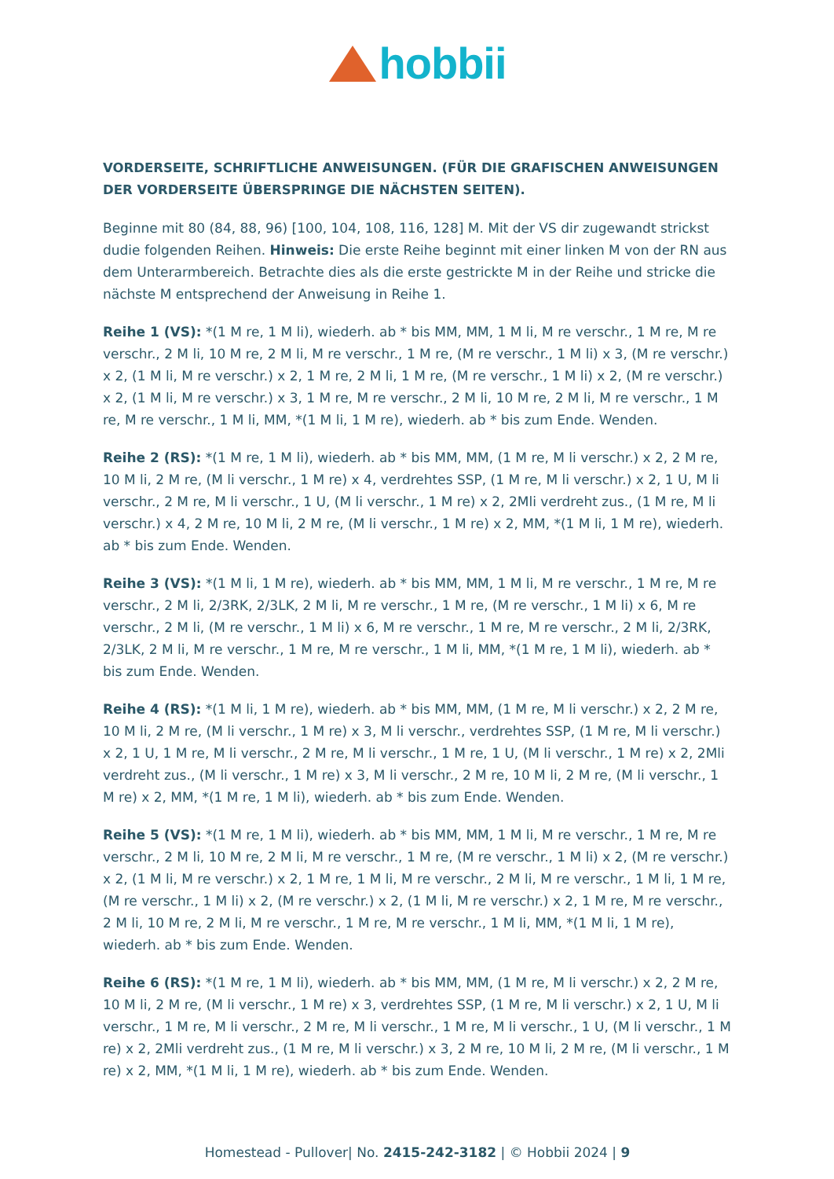hobbii
VORDERSEITE, SCHRIFTLICHE ANWEISUNGEN. (FÜR DIE GRAFISCHEN ANWEISUNGEN DER VORDERSEITE ÜBERSPRINGE DIE NÄCHSTEN SEITEN).
Beginne mit 80 (84, 88, 96) [100, 104, 108, 116, 128] M. Mit der VS dir zugewandt strickst dudie folgenden Reihen. Hinweis: Die erste Reihe beginnt mit einer linken M von der RN aus dem Unterarmbereich. Betrachte dies als die erste gestrickte M in der Reihe und stricke die nächste M entsprechend der Anweisung in Reihe 1.
Reihe 1 (VS): *(1 M re, 1 M li), wiederh. ab * bis MM, MM, 1 M li, M re verschr., 1 M re, M re verschr., 2 M li, 10 M re, 2 M li, M re verschr., 1 M re, (M re verschr., 1 M li) x 3, (M re verschr.) x 2, (1 M li, M re verschr.) x 2, 1 M re, 2 M li, 1 M re, (M re verschr., 1 M li) x 2, (M re verschr.) x 2, (1 M li, M re verschr.) x 3, 1 M re, M re verschr., 2 M li, 10 M re, 2 M li, M re verschr., 1 M re, M re verschr., 1 M li, MM, *(1 M li, 1 M re), wiederh. ab * bis zum Ende. Wenden.
Reihe 2 (RS): *(1 M re, 1 M li), wiederh. ab * bis MM, MM, (1 M re, M li verschr.) x 2, 2 M re, 10 M li, 2 M re, (M li verschr., 1 M re) x 4, verdrehtes SSP, (1 M re, M li verschr.) x 2, 1 U, M li verschr., 2 M re, M li verschr., 1 U, (M li verschr., 1 M re) x 2, 2Mli verdreht zus., (1 M re, M li verschr.) x 4, 2 M re, 10 M li, 2 M re, (M li verschr., 1 M re) x 2, MM, *(1 M li, 1 M re), wiederh. ab * bis zum Ende. Wenden.
Reihe 3 (VS): *(1 M li, 1 M re), wiederh. ab * bis MM, MM, 1 M li, M re verschr., 1 M re, M re verschr., 2 M li, 2/3RK, 2/3LK, 2 M li, M re verschr., 1 M re, (M re verschr., 1 M li) x 6, M re verschr., 2 M li, (M re verschr., 1 M li) x 6, M re verschr., 1 M re, M re verschr., 2 M li, 2/3RK, 2/3LK, 2 M li, M re verschr., 1 M re, M re verschr., 1 M li, MM, *(1 M re, 1 M li), wiederh. ab * bis zum Ende. Wenden.
Reihe 4 (RS): *(1 M li, 1 M re), wiederh. ab * bis MM, MM, (1 M re, M li verschr.) x 2, 2 M re, 10 M li, 2 M re, (M li verschr., 1 M re) x 3, M li verschr., verdrehtes SSP, (1 M re, M li verschr.) x 2, 1 U, 1 M re, M li verschr., 2 M re, M li verschr., 1 M re, 1 U, (M li verschr., 1 M re) x 2, 2Mli verdreht zus., (M li verschr., 1 M re) x 3, M li verschr., 2 M re, 10 M li, 2 M re, (M li verschr., 1 M re) x 2, MM, *(1 M re, 1 M li), wiederh. ab * bis zum Ende. Wenden.
Reihe 5 (VS): *(1 M re, 1 M li), wiederh. ab * bis MM, MM, 1 M li, M re verschr., 1 M re, M re verschr., 2 M li, 10 M re, 2 M li, M re verschr., 1 M re, (M re verschr., 1 M li) x 2, (M re verschr.) x 2, (1 M li, M re verschr.) x 2, 1 M re, 1 M li, M re verschr., 2 M li, M re verschr., 1 M li, 1 M re, (M re verschr., 1 M li) x 2, (M re verschr.) x 2, (1 M li, M re verschr.) x 2, 1 M re, M re verschr., 2 M li, 10 M re, 2 M li, M re verschr., 1 M re, M re verschr., 1 M li, MM, *(1 M li, 1 M re), wiederh. ab * bis zum Ende. Wenden.
Reihe 6 (RS): *(1 M re, 1 M li), wiederh. ab * bis MM, MM, (1 M re, M li verschr.) x 2, 2 M re, 10 M li, 2 M re, (M li verschr., 1 M re) x 3, verdrehtes SSP, (1 M re, M li verschr.) x 2, 1 U, M li verschr., 1 M re, M li verschr., 2 M re, M li verschr., 1 M re, M li verschr., 1 U, (M li verschr., 1 M re) x 2, 2Mli verdreht zus., (1 M re, M li verschr.) x 3, 2 M re, 10 M li, 2 M re, (M li verschr., 1 M re) x 2, MM, *(1 M li, 1 M re), wiederh. ab * bis zum Ende. Wenden.
Homestead - Pullover| No. 2415-242-3182 | © Hobbii 2024 | 9